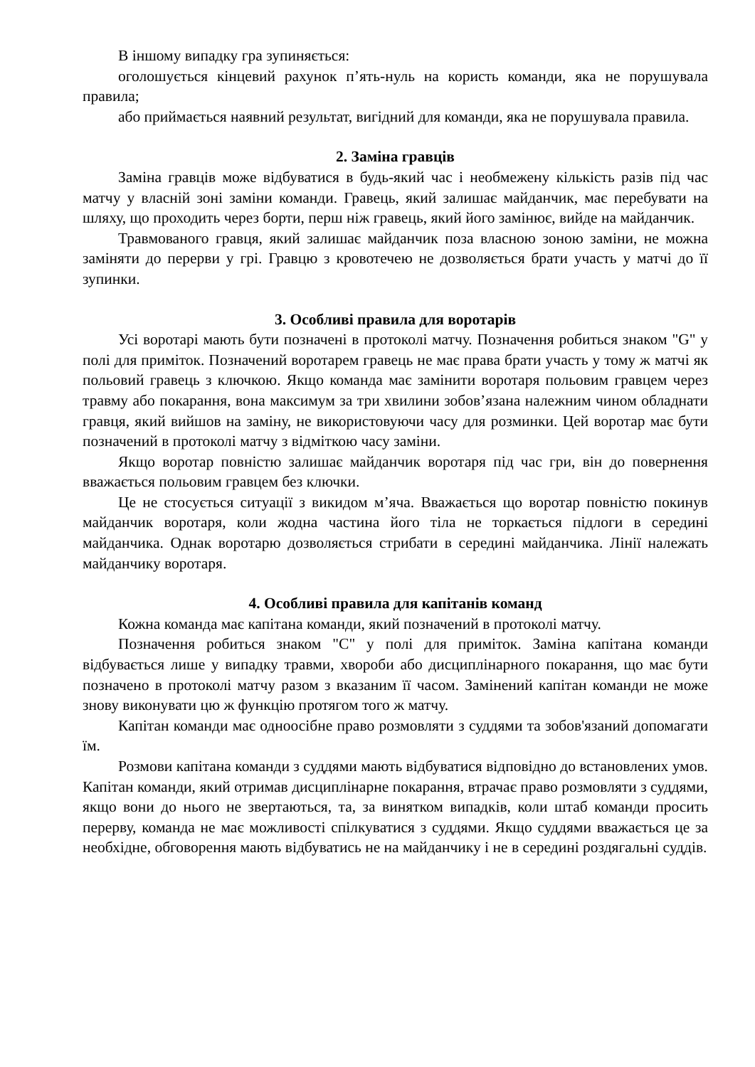В іншому випадку гра зупиняється:
оголошується кінцевий рахунок п’ять-нуль на користь команди, яка не порушувала правила;
або приймається наявний результат, вигідний для команди, яка не порушувала правила.
2. Заміна гравців
Заміна гравців може відбуватися в будь-який час і необмежену кількість разів під час матчу у власній зоні заміни команди. Гравець, який залишає майданчик, має перебувати на шляху, що проходить через борти, перш ніж гравець, який його замінює, вийде на майданчик.
Травмованого гравця, який залишає майданчик поза власною зоною заміни, не можна заміняти до перерви у грі. Гравцю з кровотечею не дозволяється брати участь у матчі до її зупинки.
3. Особливі правила для воротарів
Усі воротарі мають бути позначені в протоколі матчу. Позначення робиться знаком "G" у полі для приміток. Позначений воротарем гравець не має права брати участь у тому ж матчі як польовий гравець з ключкою. Якщо команда має замінити воротаря польовим гравцем через травму або покарання, вона максимум за три хвилини зобов’язана належним чином обладнати гравця, який вийшов на заміну, не використовуючи часу для розминки. Цей воротар має бути позначений в протоколі матчу з відміткою часу заміни.
Якщо воротар повністю залишає майданчик воротаря під час гри, він до повернення вважається польовим гравцем без ключки.
Це не стосується ситуації з викидом м’яча. Вважається що воротар повністю покинув майданчик воротаря, коли жодна частина його тіла не торкається підлоги в середині майданчика. Однак воротарю дозволяється стрибати в середині майданчика. Лінії належать майданчику воротаря.
4. Особливі правила для капітанів команд
Кожна команда має капітана команди, який позначений в протоколі матчу.
Позначення робиться знаком "C" у полі для приміток. Заміна капітана команди відбувається лише у випадку травми, хвороби або дисциплінарного покарання, що має бути позначено в протоколі матчу разом з вказаним її часом. Замінений капітан команди не може знову виконувати цю ж функцію протягом того ж матчу.
Капітан команди має одноосібне право розмовляти з суддями та зобов'язаний допомагати їм.
Розмови капітана команди з суддями мають відбуватися відповідно до встановлених умов. Капітан команди, який отримав дисциплінарне покарання, втрачає право розмовляти з суддями, якщо вони до нього не звертаються, та, за винятком випадків, коли штаб команди просить перерву, команда не має можливості спілкуватися з суддями. Якщо суддями вважається це за необхідне, обговорення мають відбуватись не на майданчику і не в середині роздягальні суддів.